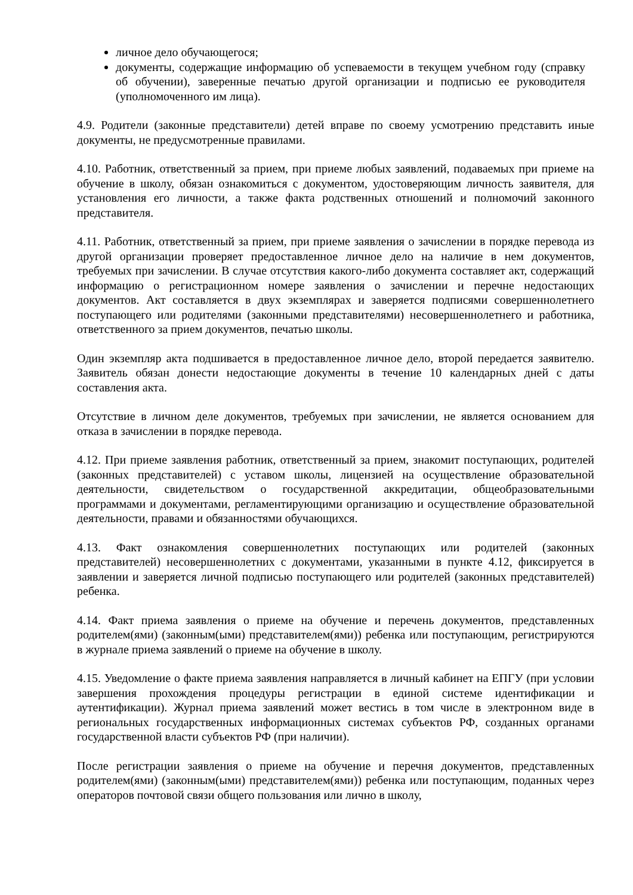личное дело обучающегося;
документы, содержащие информацию об успеваемости в текущем учебном году (справку об обучении), заверенные печатью другой организации и подписью ее руководителя (уполномоченного им лица).
4.9. Родители (законные представители) детей вправе по своему усмотрению представить иные документы, не предусмотренные правилами.
4.10. Работник, ответственный за прием, при приеме любых заявлений, подаваемых при приеме на обучение в школу, обязан ознакомиться с документом, удостоверяющим личность заявителя, для установления его личности, а также факта родственных отношений и полномочий законного представителя.
4.11. Работник, ответственный за прием, при приеме заявления о зачислении в порядке перевода из другой организации проверяет предоставленное личное дело на наличие в нем документов, требуемых при зачислении. В случае отсутствия какого-либо документа составляет акт, содержащий информацию о регистрационном номере заявления о зачислении и перечне недостающих документов. Акт составляется в двух экземплярах и заверяется подписями совершеннолетнего поступающего или родителями (законными представителями) несовершеннолетнего и работника, ответственного за прием документов, печатью школы.
Один экземпляр акта подшивается в предоставленное личное дело, второй передается заявителю. Заявитель обязан донести недостающие документы в течение 10 календарных дней с даты составления акта.
Отсутствие в личном деле документов, требуемых при зачислении, не является основанием для отказа в зачислении в порядке перевода.
4.12. При приеме заявления работник, ответственный за прием, знакомит поступающих, родителей (законных представителей) с уставом школы, лицензией на осуществление образовательной деятельности, свидетельством о государственной аккредитации, общеобразовательными программами и документами, регламентирующими организацию и осуществление образовательной деятельности, правами и обязанностями обучающихся.
4.13. Факт ознакомления совершеннолетних поступающих или родителей (законных представителей) несовершеннолетних с документами, указанными в пункте 4.12, фиксируется в заявлении и заверяется личной подписью поступающего или родителей (законных представителей) ребенка.
4.14. Факт приема заявления о приеме на обучение и перечень документов, представленных родителем(ями) (законным(ыми) представителем(ями)) ребенка или поступающим, регистрируются в журнале приема заявлений о приеме на обучение в школу.
4.15. Уведомление о факте приема заявления направляется в личный кабинет на ЕПГУ (при условии завершения прохождения процедуры регистрации в единой системе идентификации и аутентификации). Журнал приема заявлений может вестись в том числе в электронном виде в региональных государственных информационных системах субъектов РФ, созданных органами государственной власти субъектов РФ (при наличии).
После регистрации заявления о приеме на обучение и перечня документов, представленных родителем(ями) (законным(ыми) представителем(ями)) ребенка или поступающим, поданных через операторов почтовой связи общего пользования или лично в школу,